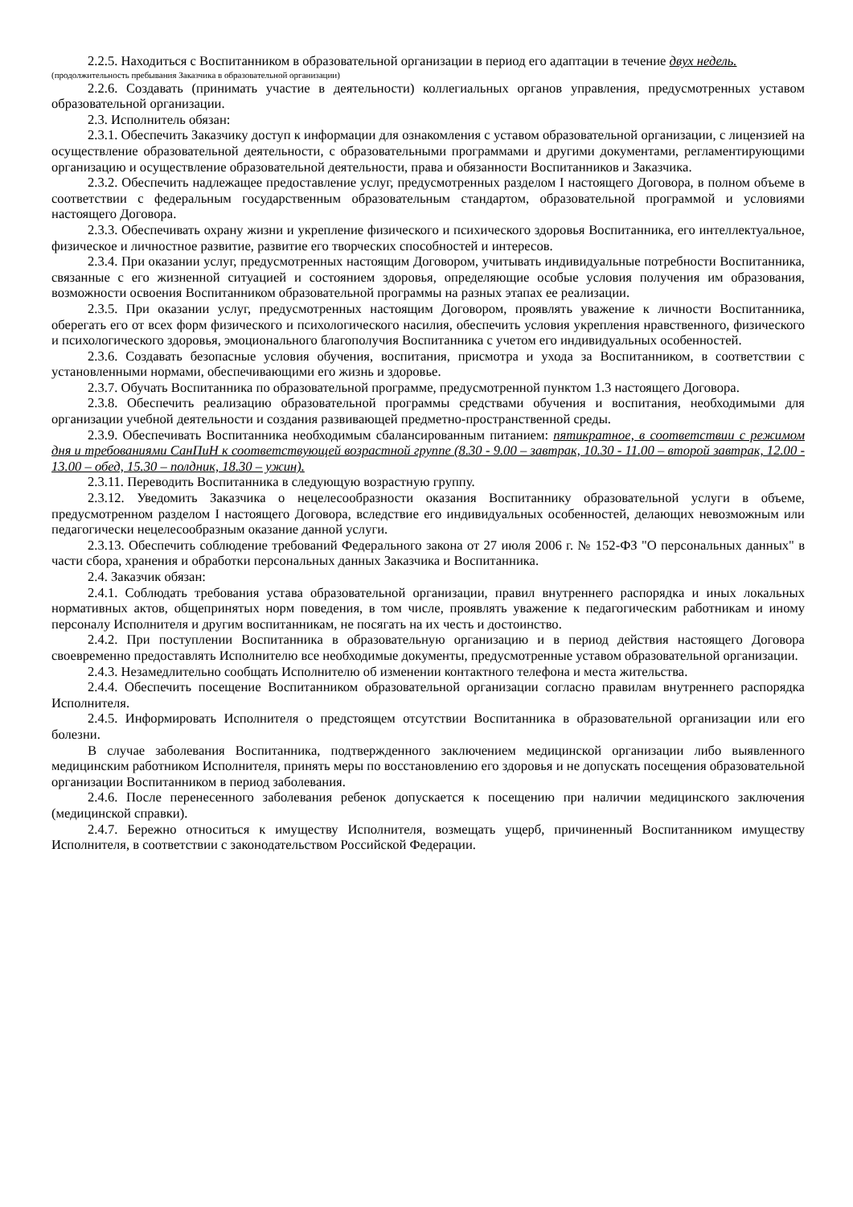2.2.5. Находиться с Воспитанником в образовательной организации в период его адаптации в течение двух недель.
(продолжительность пребывания Заказчика в образовательной организации)
2.2.6. Создавать (принимать участие в деятельности) коллегиальных органов управления, предусмотренных уставом образовательной организации.
2.3. Исполнитель обязан:
2.3.1. Обеспечить Заказчику доступ к информации для ознакомления с уставом образовательной организации, с лицензией на осуществление образовательной деятельности, с образовательными программами и другими документами, регламентирующими организацию и осуществление образовательной деятельности, права и обязанности Воспитанников и Заказчика.
2.3.2. Обеспечить надлежащее предоставление услуг, предусмотренных разделом I настоящего Договора, в полном объеме в соответствии с федеральным государственным образовательным стандартом, образовательной программой и условиями настоящего Договора.
2.3.3. Обеспечивать охрану жизни и укрепление физического и психического здоровья Воспитанника, его интеллектуальное, физическое и личностное развитие, развитие его творческих способностей и интересов.
2.3.4. При оказании услуг, предусмотренных настоящим Договором, учитывать индивидуальные потребности Воспитанника, связанные с его жизненной ситуацией и состоянием здоровья, определяющие особые условия получения им образования, возможности освоения Воспитанником образовательной программы на разных этапах ее реализации.
2.3.5. При оказании услуг, предусмотренных настоящим Договором, проявлять уважение к личности Воспитанника, оберегать его от всех форм физического и психологического насилия, обеспечить условия укрепления нравственного, физического и психологического здоровья, эмоционального благополучия Воспитанника с учетом его индивидуальных особенностей.
2.3.6. Создавать безопасные условия обучения, воспитания, присмотра и ухода за Воспитанником, в соответствии с установленными нормами, обеспечивающими его жизнь и здоровье.
2.3.7. Обучать Воспитанника по образовательной программе, предусмотренной пунктом 1.3 настоящего Договора.
2.3.8. Обеспечить реализацию образовательной программы средствами обучения и воспитания, необходимыми для организации учебной деятельности и создания развивающей предметно-пространственной среды.
2.3.9. Обеспечивать Воспитанника необходимым сбалансированным питанием: пятикратное, в соответствии с режимом дня и требованиями СанПиН к соответствующей возрастной группе (8.30 - 9.00 – завтрак, 10.30 - 11.00 – второй завтрак, 12.00 - 13.00 – обед, 15.30 – полдник, 18.30 – ужин).
2.3.11. Переводить Воспитанника в следующую возрастную группу.
2.3.12. Уведомить Заказчика о нецелесообразности оказания Воспитаннику образовательной услуги в объеме, предусмотренном разделом I настоящего Договора, вследствие его индивидуальных особенностей, делающих невозможным или педагогически нецелесообразным оказание данной услуги.
2.3.13. Обеспечить соблюдение требований Федерального закона от 27 июля 2006 г. № 152-ФЗ "О персональных данных" в части сбора, хранения и обработки персональных данных Заказчика и Воспитанника.
2.4. Заказчик обязан:
2.4.1. Соблюдать требования устава образовательной организации, правил внутреннего распорядка и иных локальных нормативных актов, общепринятых норм поведения, в том числе, проявлять уважение к педагогическим работникам и иному персоналу Исполнителя и другим воспитанникам, не посягать на их честь и достоинство.
2.4.2. При поступлении Воспитанника в образовательную организацию и в период действия настоящего Договора своевременно предоставлять Исполнителю все необходимые документы, предусмотренные уставом образовательной организации.
2.4.3. Незамедлительно сообщать Исполнителю об изменении контактного телефона и места жительства.
2.4.4. Обеспечить посещение Воспитанником образовательной организации согласно правилам внутреннего распорядка Исполнителя.
2.4.5. Информировать Исполнителя о предстоящем отсутствии Воспитанника в образовательной организации или его болезни.
В случае заболевания Воспитанника, подтвержденного заключением медицинской организации либо выявленного медицинским работником Исполнителя, принять меры по восстановлению его здоровья и не допускать посещения образовательной организации Воспитанником в период заболевания.
2.4.6. После перенесенного заболевания ребенок допускается к посещению при наличии медицинского заключения (медицинской справки).
2.4.7. Бережно относиться к имуществу Исполнителя, возмещать ущерб, причиненный Воспитанником имуществу Исполнителя, в соответствии с законодательством Российской Федерации.